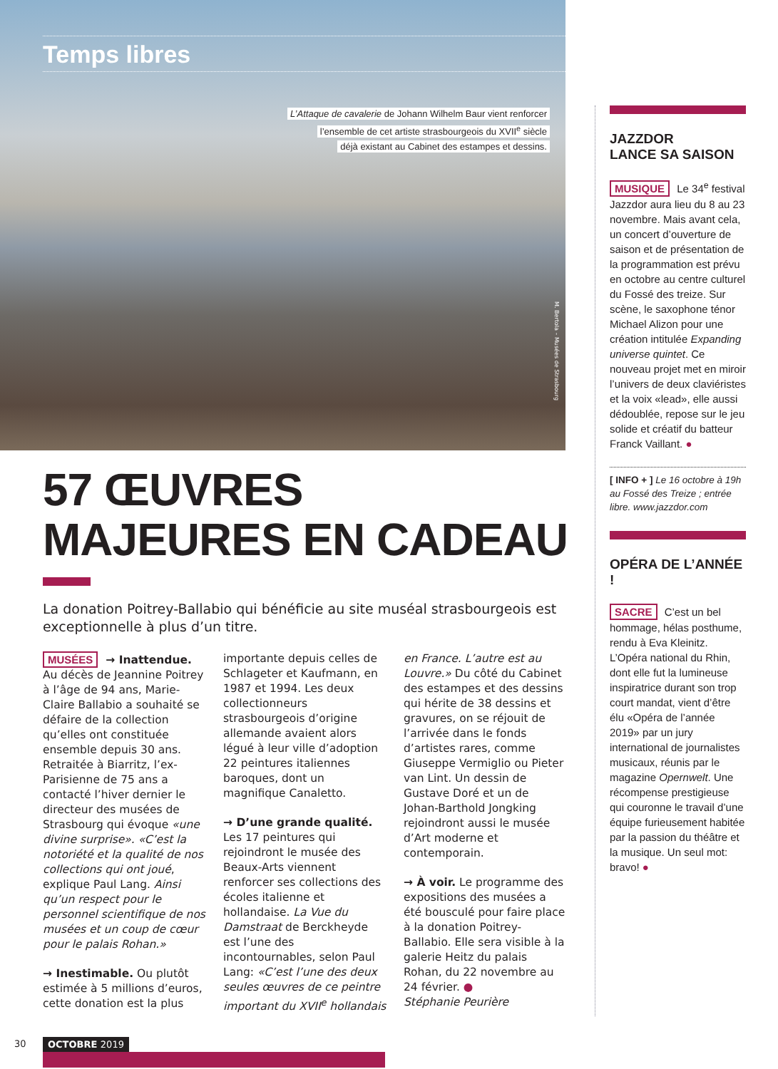Temps libres
L’Attaque de cavalerie de Johann Wilhelm Baur vient renforcer
l’ensemble de cet artiste strasbourgeois du XVII<sup>e</sup> siècle
déjà existant au Cabinet des estampes et dessins.
M. Bertola – Musées de Strasbourg
57 ŒUVRES
MAJEURES EN CADEAU
La donation Poitrey-Ballabio qui bénéficie au site muséal strasbourgeois est exceptionnelle à plus d’un titre.
MUSÉES → Inattendue. Au décès de Jeannine Poitrey à l’âge de 94 ans, Marie-Claire Ballabio a souhaité se défaire de la collection qu’elles ont constituée ensemble depuis 30 ans. Retraitée à Biarritz, l’ex-Parisienne de 75 ans a contacté l’hiver dernier le directeur des musées de Strasbourg qui évoque «une divine surprise». «C’est la notoriété et la qualité de nos collections qui ont joué, explique Paul Lang. Ainsi qu’un respect pour le personnel scientifique de nos musées et un coup de cœur pour le palais Rohan.»
→ Inestimable. Ou plutôt estimée à 5 millions d’euros, cette donation est la plus importante depuis celles de Schlageter et Kaufmann, en 1987 et 1994. Les deux collectionneurs strasbourgeois d’origine allemande avaient alors légué à leur ville d’adoption 22 peintures italiennes baroques, dont un magnifique Canaletto.
→ D’une grande qualité. Les 17 peintures qui rejoindront le musée des Beaux-Arts viennent renforcer ses collections des écoles italienne et hollandaise. La Vue du Damstraat de Berckheyde est l’une des incontournables, selon Paul Lang: «C’est l’une des deux seules œuvres de ce peintre important du XVII<sup>e</sup> hollandais en France. L’autre est au Louvre.» Du côté du Cabinet des estampes et des dessins qui hérite de 38 dessins et gravures, on se réjouit de l’arrivée dans le fonds d’artistes rares, comme Giuseppe Vermiglio ou Pieter van Lint. Un dessin de Gustave Doré et un de Johan-Barthold Jongking rejoindront aussi le musée d’Art moderne et contemporain.
→ À voir. Le programme des expositions des musées a été bousculé pour faire place à la donation Poitrey-Ballabio. Elle sera visible à la galerie Heitz du palais Rohan, du 22 novembre au 24 février. ●
Stéphanie Peurière
JAZZDOR
LANCE SA SAISON
MUSIQUE Le 34<sup>e</sup> festival Jazzdor aura lieu du 8 au 23 novembre. Mais avant cela, un concert d’ouverture de saison et de présentation de la programmation est prévu en octobre au centre culturel du Fossé des treize. Sur scène, le saxophone ténor Michael Alizon pour une création intitulée Expanding universe quintet. Ce nouveau projet met en miroir l’univers de deux claviéristes et la voix «lead», elle aussi dédoublée, repose sur le jeu solide et créatif du batteur Franck Vaillant. ●
[ INFO + ] Le 16 octobre à 19h au Fossé des Treize ; entrée libre. www.jazzdor.com
OPÉRA DE L’ANNÉE !
SACRE C’est un bel hommage, hélas posthume, rendu à Eva Kleinitz. L’Opéra national du Rhin, dont elle fut la lumineuse inspiratrice durant son trop court mandat, vient d’être élu «Opéra de l’année 2019» par un jury international de journalistes musicaux, réunis par le magazine Opernwelt. Une récompense prestigieuse qui couronne le travail d’une équipe furieusement habitée par la passion du théâtre et la musique. Un seul mot: bravo! ●
30
OCTOBRE 2019